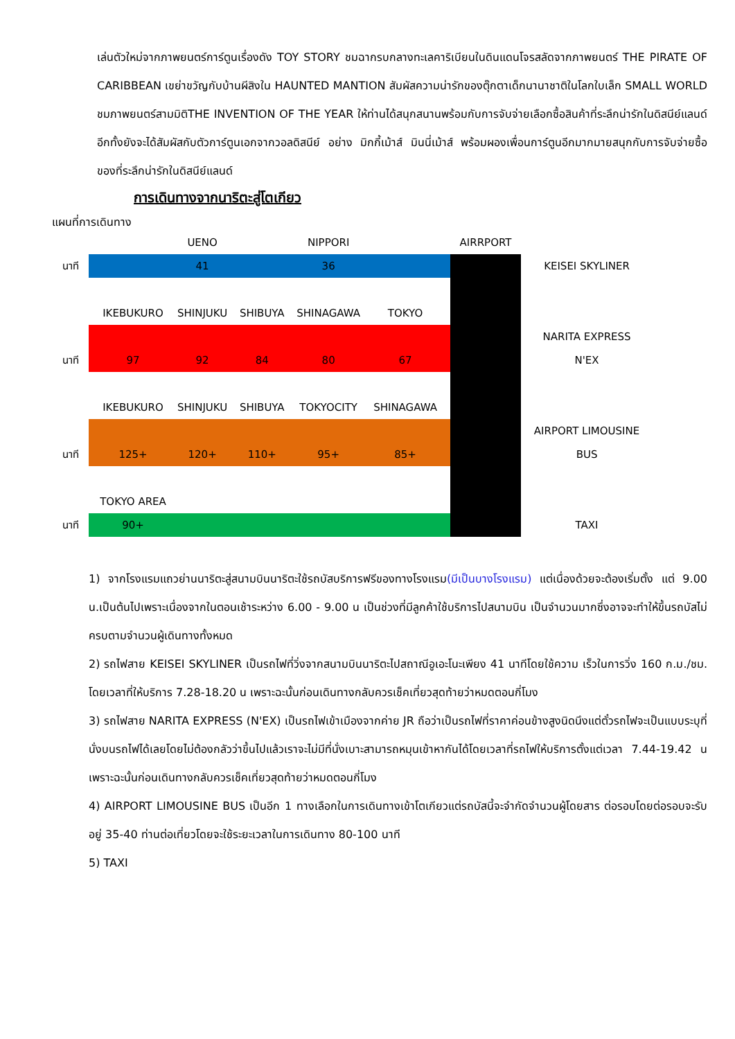เล่นตัวใหม่จากภาพยนตร์การ์ตูนเรื่องดัง TOY STORY ชมฉากรบกลางทะเลคาริเบียนในดินแดนโจรสลัดจากภาพยนตร์ THE PIRATE OF CARIBBEAN เขย่าขวัญกับบ้านผีสิงใน HAUNTED MANTION สัมผัสความน่ารักของตุ๊กตาเด็กนานาชาติในโลกใบเล็ก SMALL WORLD ชมภาพยนตร์สามมิติTHE INVENTION OF THE YEAR ให้ท่านได้สนุกสนานพร้อมกับการจับจ่ายเลือกซื้อสินค้าที่ระลึกน่ารักในดิสนีย์แลนด์อีกทั้งยังจะได้สัมผัสกับตัวการ์ตูนเอกจากวอลดิสนีย์ อย่าง มิกกี้เม้าส์ มินนี่เม้าส์ พร้อมผองเพื่อนการ์ตูนอีกมากมายสนุกกับการจับจ่ายซื้อของที่ระลึกน่ารักในดิสนีย์แลนด์
การเดินทางจากนาริตะสู่โตเกียว
แผนที่การเดินทาง
| | | UENO | | NIPPORI | | AIRRPORT | |
| นาที | | 41 | | 36 | | | KEISEI SKYLINER |
| | IKEBUKURO | SHINJUKU | SHIBUYA | SHINAGAWA | TOKYO | | |
| | | | | | | | NARITA EXPRESS |
| นาที | 97 | 92 | 84 | 80 | 67 | | N'EX |
| | IKEBUKURO | SHINJUKU | SHIBUYA | TOKYOCITY | SHINAGAWA | | |
| | | | | | | | AIRPORT LIMOUSINE |
| นาที | 125+ | 120+ | 110+ | 95+ | 85+ | | BUS |
| | TOKYO AREA | | | | | | |
| นาที | 90+ | | | | | | TAXI |
1) จากโรงแรมแถวย่านนาริตะสู่สนามบินนาริตะใช้รถบัสบริการฟรีของทางโรงแรม(มีเป็นบางโรงแรม) แต่เนื่องด้วยจะต้องเริ่มตั้ง แต่ 9.00 น.เป็นต้นไปเพราะเนื่องจากในตอนเช้าระหว่าง 6.00 - 9.00 น เป็นช่วงที่มีลูกค้าใช้บริการไปสนามบิน เป็นจำนวนมากซึ่งอาจจะทำให้ขึ้นรถบัสไม่ครบตามจำนวนผู้เดินทางทั้งหมด
2) รถไฟสาย KEISEI SKYLINER เป็นรถไฟที่วิ่งจากสนามบินนาริตะไปสถาณีอูเอะโนะเพียง 41 นาทีโดยใช้ความ เร็วในการวิ่ง 160 ก.ม./ชม. โดยเวลาที่ให้บริการ 7.28-18.20 น เพราะฉะนั้นก่อนเดินทางกลับควรเช็คเที่ยวสุดท้ายว่าหมดตอนกี่โมง
3) รถไฟสาย NARITA EXPRESS (N'EX) เป็นรถไฟเข้าเมืองจากค่าย JR ถือว่าเป็นรถไฟที่ราคาค่อนข้างสูงนิดนึงแต่ตั๋วรถไฟจะเป็นแบบระบุที่นั่งบนรถไฟได้เลยโดยไม่ต้องกลัวว่าขึ้นไปแล้วเราจะไม่มีที่นั่งเบาะสามารถหมุนเข้าหากันได้โดยเวลาที่รถไฟให้บริการตั้งแต่เวลา 7.44-19.42 น เพราะฉะนั้นก่อนเดินทางกลับควรเช็คเที่ยวสุดท้ายว่าหมดตอนกี่โมง
4) AIRPORT LIMOUSINE BUS เป็นอีก 1 ทางเลือกในการเดินทางเข้าโตเกียวแต่รถบัสนี้จะจำกัดจำนวนผู้โดยสาร ต่อรอบโดยต่อรอบจะรับอยู่ 35-40 ท่านต่อเที่ยวโดยจะใช้ระยะเวลาในการเดินทาง 80-100 นาที
5) TAXI